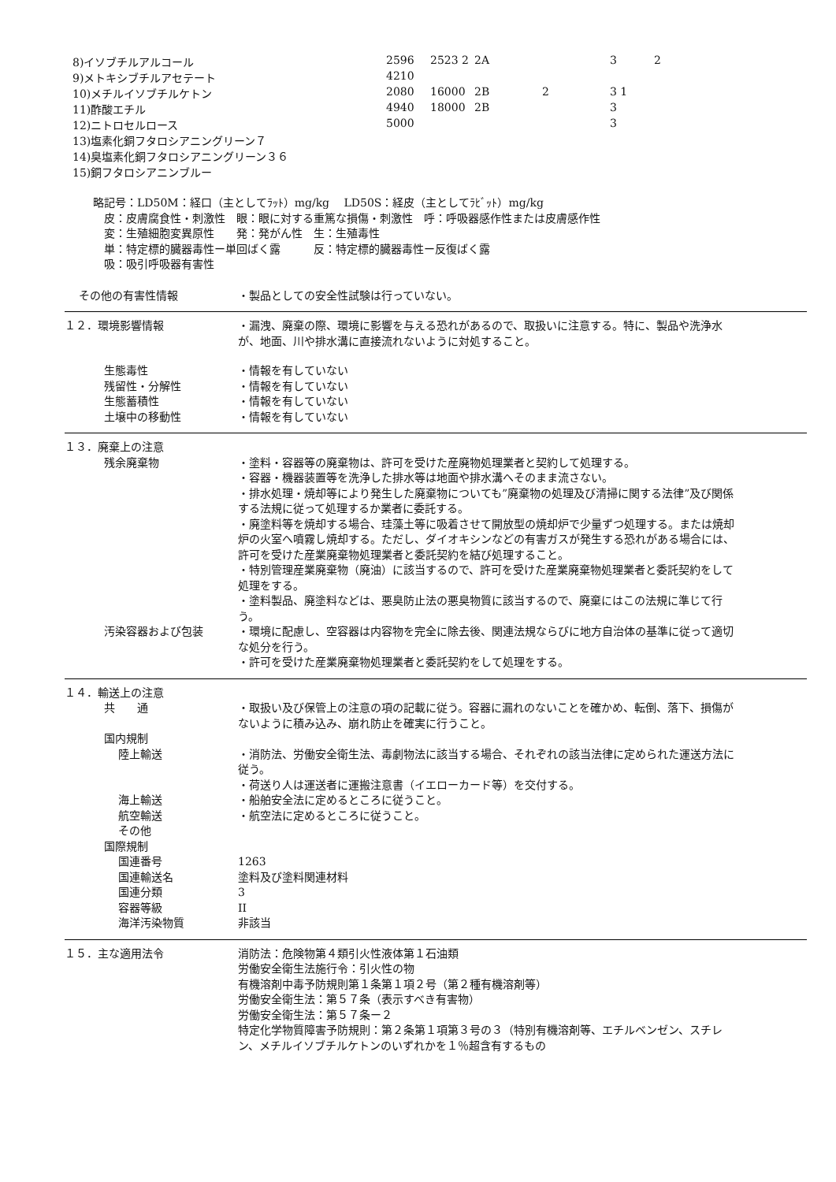| 8)イソブチルアルコール | 2596 | 2523 2 | 2A | | 3 | 2 |
| 9)メトキシブチルアセテート | 4210 | | | | | |
| 10)メチルイソブチルケトン | 2080 | 16000 | 2B | 2 | 3 1 | |
| 11)酢酸エチル | 4940 | 18000 | 2B | | 3 | |
| 12)ニトロセルロース | 5000 | | | | 3 | |
| 13)塩素化銅フタロシアニングリーン７ | | | | | | |
| 14)臭塩素化銅フタロシアニングリーン３６ | | | | | | |
| 15)銅フタロシアニンブルー | | | | | | |
略記号：LD50M：経口（主としてﾗｯﾄ）mg/kg　 LD50S：経皮（主としてﾗﾋﾞｯﾄ）mg/kg
　皮：皮膚腐食性・刺激性　眼：眼に対する重篤な損傷・刺激性　呼：呼吸器感作性または皮膚感作性
　変：生殖細胞変異原性　　発：発がん性　生：生殖毒性
　単：特定標的臓器毒性ー単回ばく露　　　反：特定標的臓器毒性ー反復ばく露
　吸：吸引呼吸器有害性
その他の有害性情報 ・製品としての安全性試験は行っていない。
１２．環境影響情報 ・漏洩、廃棄の際、環境に影響を与える恐れがあるので、取扱いに注意する。特に、製品や洗浄水が、地面、川や排水溝に直接流れないように対処すること。
生態毒性 ・情報を有していない
残留性・分解性 ・情報を有していない
生態蓄積性 ・情報を有していない
土壌中の移動性 ・情報を有していない
１３．廃棄上の注意
残余廃棄物 ・塗料・容器等の廃棄物は、許可を受けた産廃物処理業者と契約して処理する。
・容器・機器装置等を洗浄した排水等は地面や排水溝へそのまま流さない。
・排水処理・焼却等により発生した廃棄物についても”廃棄物の処理及び清掃に関する法律”及び関係する法規に従って処理するか業者に委託する。
・廃塗料等を焼却する場合、珪藻土等に吸着させて開放型の焼却炉で少量ずつ処理する。または焼却炉の火室へ噴霧し焼却する。ただし、ダイオキシンなどの有害ガスが発生する恐れがある場合には、許可を受けた産業廃棄物処理業者と委託契約を結び処理すること。
・特別管理産業廃棄物（廃油）に該当するので、許可を受けた産業廃棄物処理業者と委託契約をして処理をする。
・塗料製品、廃塗料などは、悪臭防止法の悪臭物質に該当するので、廃棄にはこの法規に準じて行う。
汚染容器および包装 ・環境に配慮し、空容器は内容物を完全に除去後、関連法規ならびに地方自治体の基準に従って適切な処分を行う。
・許可を受けた産業廃棄物処理業者と委託契約をして処理をする。
１４．輸送上の注意
共　　通 ・取扱い及び保管上の注意の項の記載に従う。容器に漏れのないことを確かめ、転倒、落下、損傷がないように積み込み、崩れ防止を確実に行うこと。
国内規制
陸上輸送 ・消防法、労働安全衛生法、毒劇物法に該当する場合、それぞれの該当法律に定められた運送方法に従う。
・荷送り人は運送者に運搬注意書（イエローカード等）を交付する。
海上輸送 ・船舶安全法に定めるところに従うこと。
航空輸送 ・航空法に定めるところに従うこと。
その他
国際規制
国連番号 1263
国連輸送名 塗料及び塗料関連材料
国連分類 3
容器等級 II
海洋汚染物質 非該当
１５．主な適用法令 消防法：危険物第４類引火性液体第１石油類
労働安全衛生法施行令：引火性の物
有機溶剤中毒予防規則第１条第１項２号（第２種有機溶剤等）
労働安全衛生法：第５７条（表示すべき有害物）
労働安全衛生法：第５７条ー２
特定化学物質障害予防規則：第２条第１項第３号の３（特別有機溶剤等、エチルベンゼン、スチレン、メチルイソブチルケトンのいずれかを１％超含有するもの